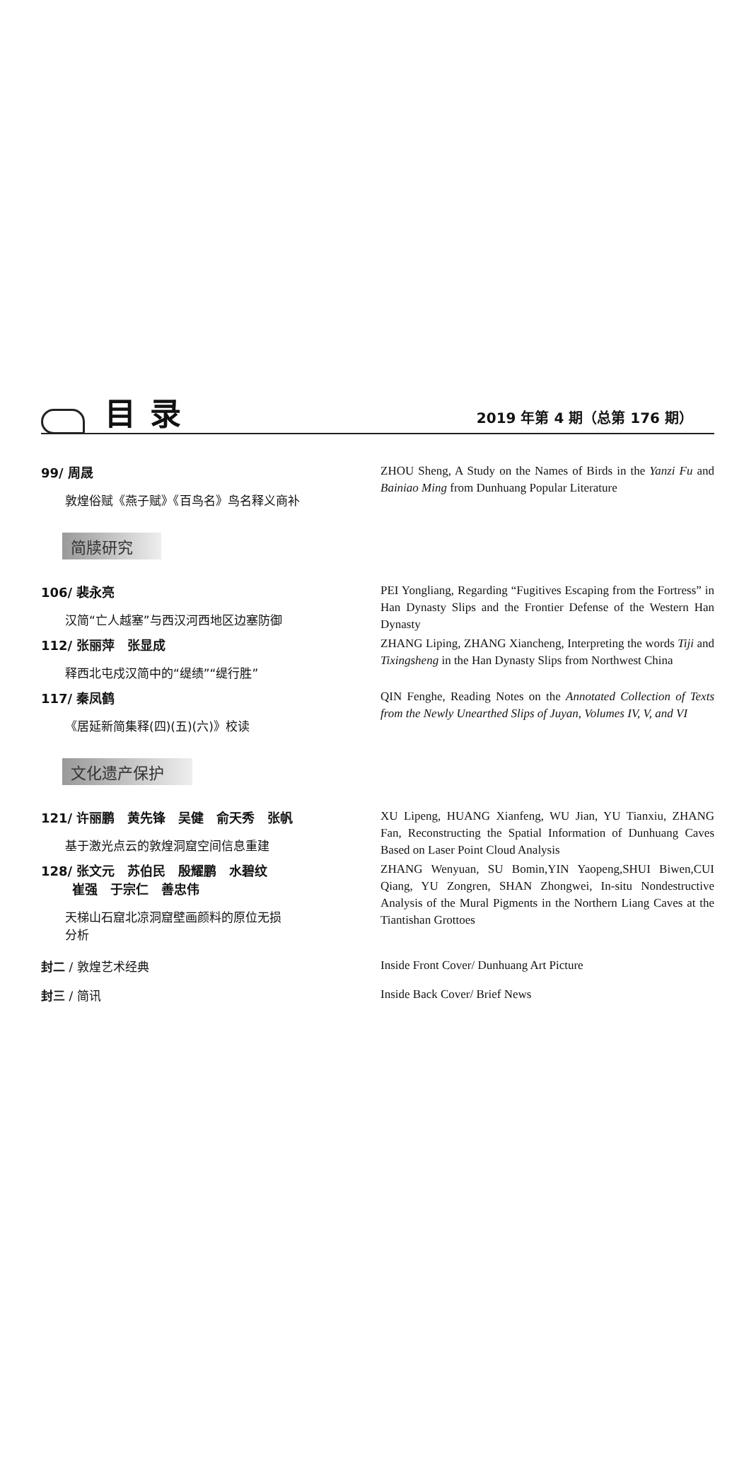目录
2019 年第 4 期（总第 176 期）
99/ 周晟
敦煌俗赋《燕子赋》《百鸟名》鸟名释义商补
ZHOU Sheng, A Study on the Names of Birds in the Yanzi Fu and Bainiao Ming from Dunhuang Popular Literature
简牍研究
106/ 裴永亮
汉简“亡人越塞”与西汉河西地区边塞防御
PEI Yongliang, Regarding “Fugitives Escaping from the Fortress” in Han Dynasty Slips and the Frontier Defense of the Western Han Dynasty
112/ 张丽萍　张显成
释西北屯戍汉简中的“缇绩”“缇行胜”
ZHANG Liping, ZHANG Xiancheng, Interpreting the words Tiji and Tixingsheng in the Han Dynasty Slips from Northwest China
117/ 秦凤鹤
《居延新简集释(四)(五)(六)》校读
QIN Fenghe, Reading Notes on the Annotated Collection of Texts from the Newly Unearthed Slips of Juyan, Volumes IV, V, and VI
文化遗产保护
121/ 许丽鹏　黄先锋　吴健　俞天秀　张帆
基于激光点云的敦煌洞窟空间信息重建
XU Lipeng, HUANG Xianfeng, WU Jian, YU Tianxiu, ZHANG Fan, Reconstructing the Spatial Information of Dunhuang Caves Based on Laser Point Cloud Analysis
128/ 张文元　苏伯民　殷耀鹏　水碧纹
崔强　于宗仁　善忠伟
天梯山石窟北凉洞窟壁画颜料的原位无损
分析
ZHANG Wenyuan, SU Bomin,YIN Yaopeng,SHUI Biwen,CUI Qiang, YU Zongren, SHAN Zhongwei, In-situ Nondestructive Analysis of the Mural Pigments in the Northern Liang Caves at the Tiantishan Grottoes
封二 / 敦煌艺术经典
Inside Front Cover/ Dunhuang Art Picture
封三 / 简讯
Inside Back Cover/ Brief News